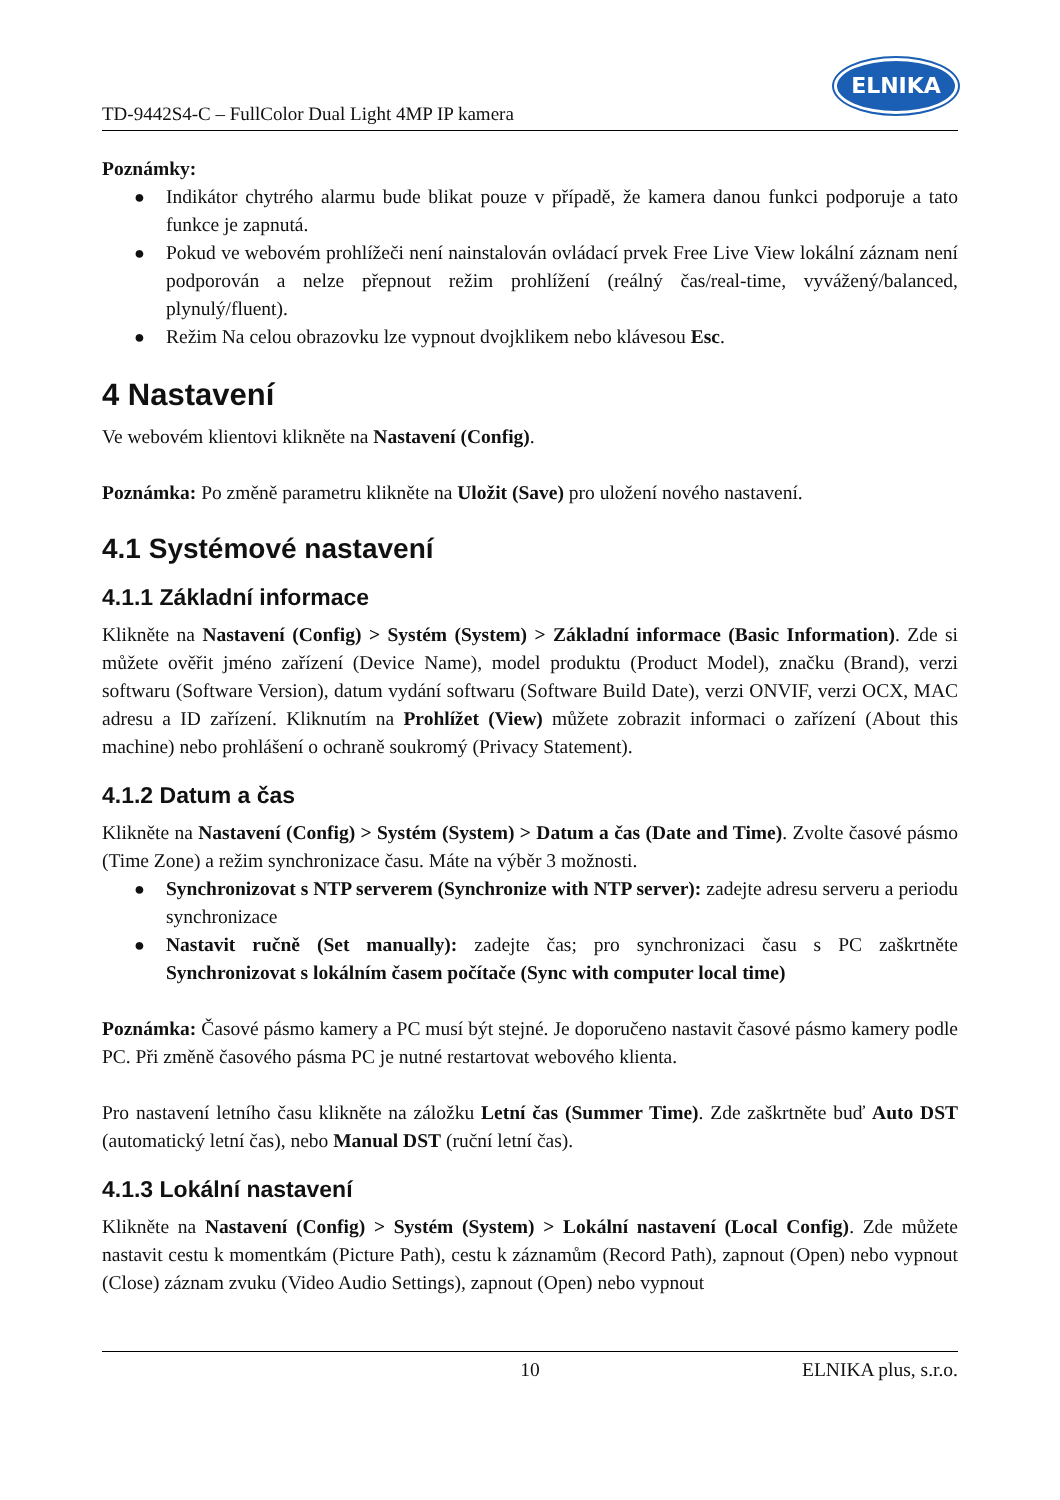TD-9442S4-C – FullColor Dual Light 4MP IP kamera
ELNIKA
Poznámky:
● Indikátor chytrého alarmu bude blikat pouze v případě, že kamera danou funkci podporuje a tato funkce je zapnutá.
● Pokud ve webovém prohlížeči není nainstalován ovládací prvek Free Live View lokální záznam není podporován a nelze přepnout režim prohlížení (reálný čas/real-time, vyvážený/balanced, plynulý/fluent).
● Režim Na celou obrazovku lze vypnout dvojklikem nebo klávesou Esc.
4 Nastavení
Ve webovém klientovi klikněte na Nastavení (Config).
Poznámka: Po změně parametru klikněte na Uložit (Save) pro uložení nového nastavení.
4.1 Systémové nastavení
4.1.1 Základní informace
Klikněte na Nastavení (Config) > Systém (System) > Základní informace (Basic Information). Zde si můžete ověřit jméno zařízení (Device Name), model produktu (Product Model), značku (Brand), verzi softwaru (Software Version), datum vydání softwaru (Software Build Date), verzi ONVIF, verzi OCX, MAC adresu a ID zařízení. Kliknutím na Prohlížet (View) můžete zobrazit informaci o zařízení (About this machine) nebo prohlášení o ochraně soukromý (Privacy Statement).
4.1.2 Datum a čas
Klikněte na Nastavení (Config) > Systém (System) > Datum a čas (Date and Time). Zvolte časové pásmo (Time Zone) a režim synchronizace času. Máte na výběr 3 možnosti.
● Synchronizovat s NTP serverem (Synchronize with NTP server): zadejte adresu serveru a periodu synchronizace
● Nastavit ručně (Set manually): zadejte čas; pro synchronizaci času s PC zaškrtněte Synchronizovat s lokálním časem počítače (Sync with computer local time)
Poznámka: Časové pásmo kamery a PC musí být stejné. Je doporučeno nastavit časové pásmo kamery podle PC. Při změně časového pásma PC je nutné restartovat webového klienta.
Pro nastavení letního času klikněte na záložku Letní čas (Summer Time). Zde zaškrtněte buď Auto DST (automatický letní čas), nebo Manual DST (ruční letní čas).
4.1.3 Lokální nastavení
Klikněte na Nastavení (Config) > Systém (System) > Lokální nastavení (Local Config). Zde můžete nastavit cestu k momentkám (Picture Path), cestu k záznamům (Record Path), zapnout (Open) nebo vypnout (Close) záznam zvuku (Video Audio Settings), zapnout (Open) nebo vypnout
10 ELNIKA plus, s.r.o.